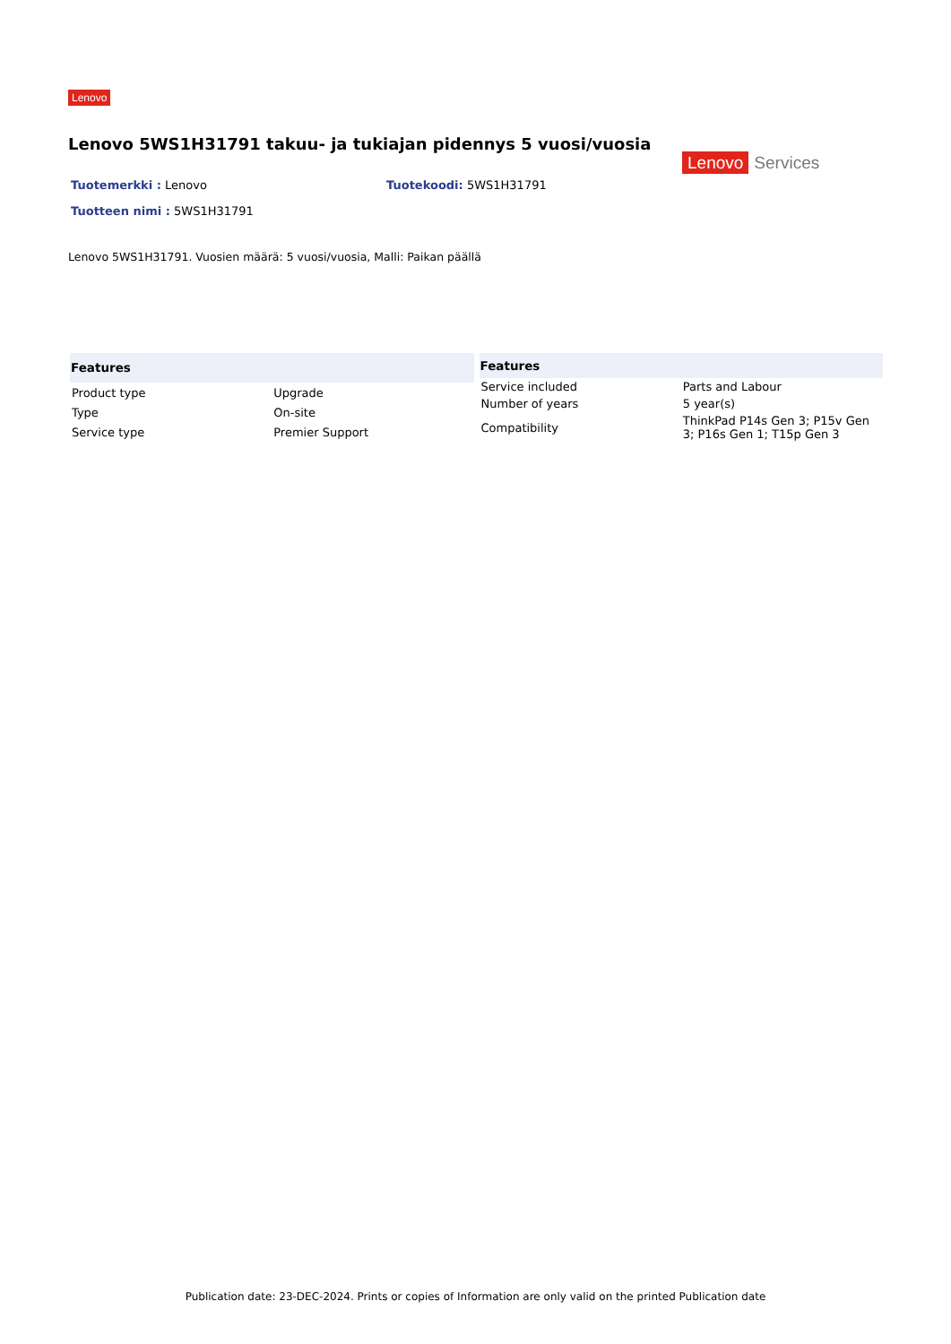Lenovo
Lenovo 5WS1H31791 takuu- ja tukiajan pidennys 5 vuosi/vuosia
Tuotemerkki : Lenovo
Tuotteen nimi : 5WS1H31791
Tuotekoodi: 5WS1H31791
Lenovo Services
Lenovo 5WS1H31791. Vuosien määrä: 5 vuosi/vuosia, Malli: Paikan päällä
| Features | |
| --- | --- |
| Product type | Upgrade |
| Type | On-site |
| Service type | Premier Support |
| Features | |
| --- | --- |
| Service included | Parts and Labour |
| Number of years | 5 year(s) |
| Compatibility | ThinkPad P14s Gen 3; P15v Gen 3; P16s Gen 1; T15p Gen 3 |
Publication date: 23-DEC-2024. Prints or copies of Information are only valid on the printed Publication date